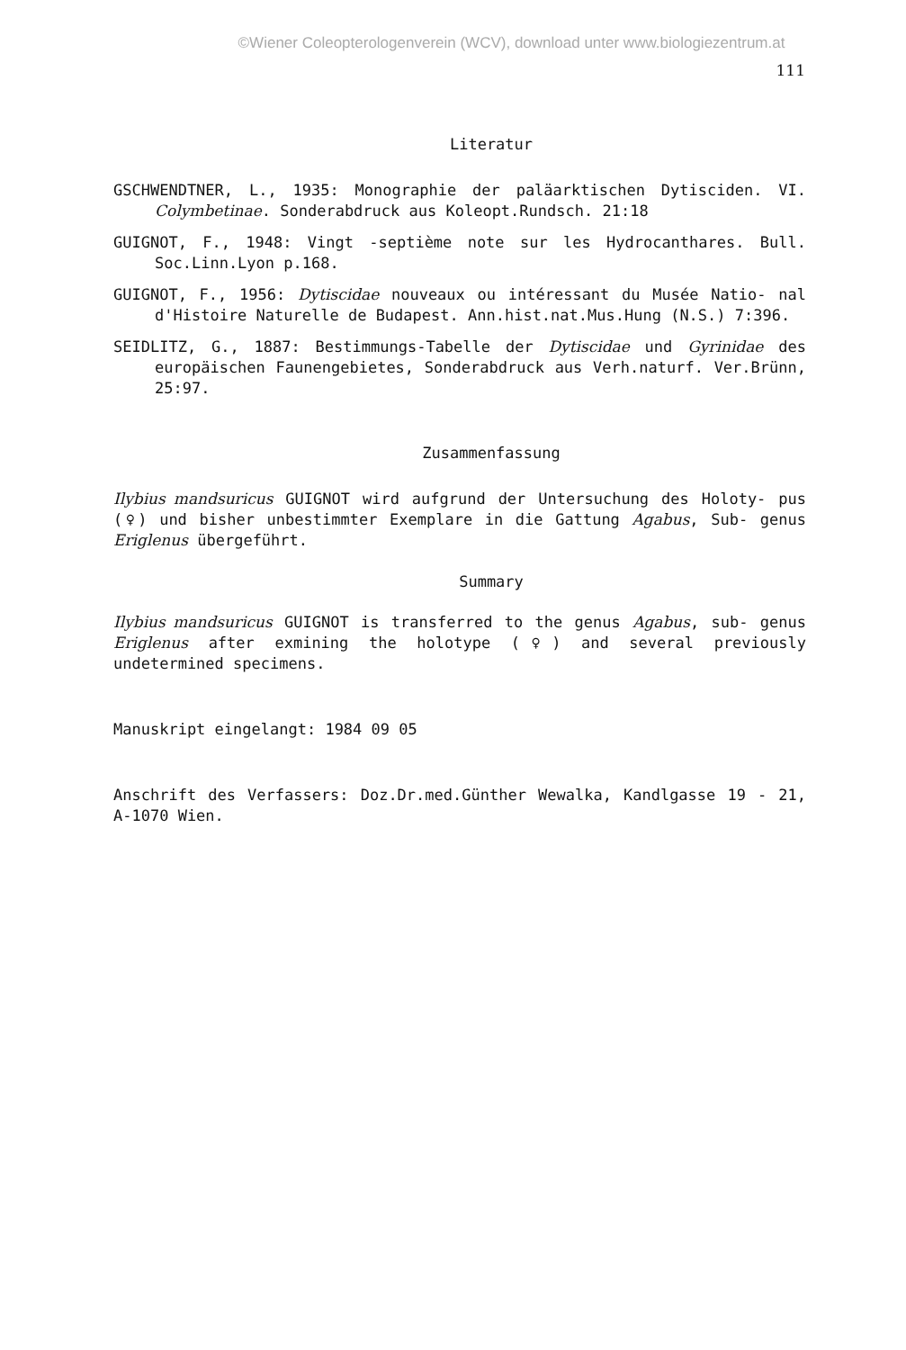©Wiener Coleopterologenverein (WCV), download unter www.biologiezentrum.at
111
Literatur
GSCHWENDTNER, L., 1935: Monographie der paläarktischen Dytisciden. VI. Colymbetinae. Sonderabdruck aus Koleopt.Rundsch. 21:18
GUIGNOT, F., 1948: Vingt -septième note sur les Hydrocanthares. Bull. Soc.Linn.Lyon p.168.
GUIGNOT, F., 1956: Dytiscidae nouveaux ou intéressant du Musée Natio- nal d'Histoire Naturelle de Budapest. Ann.hist.nat.Mus.Hung (N.S.) 7:396.
SEIDLITZ, G., 1887: Bestimmungs-Tabelle der Dytiscidae und Gyrinidae des europäischen Faunengebietes, Sonderabdruck aus Verh.naturf. Ver.Brünn, 25:97.
Zusammenfassung
Ilybius mandsuricus GUIGNOT wird aufgrund der Untersuchung des Holoty- pus (♀) und bisher unbestimmter Exemplare in die Gattung Agabus, Sub- genus Eriglenus übergeführt.
Summary
Ilybius mandsuricus GUIGNOT is transferred to the genus Agabus, sub- genus Eriglenus after exmining the holotype (♀) and several previously undetermined specimens.
Manuskript eingelangt: 1984 09 05
Anschrift des Verfassers: Doz.Dr.med.Günther Wewalka, Kandlgasse 19 - 21, A-1070 Wien.